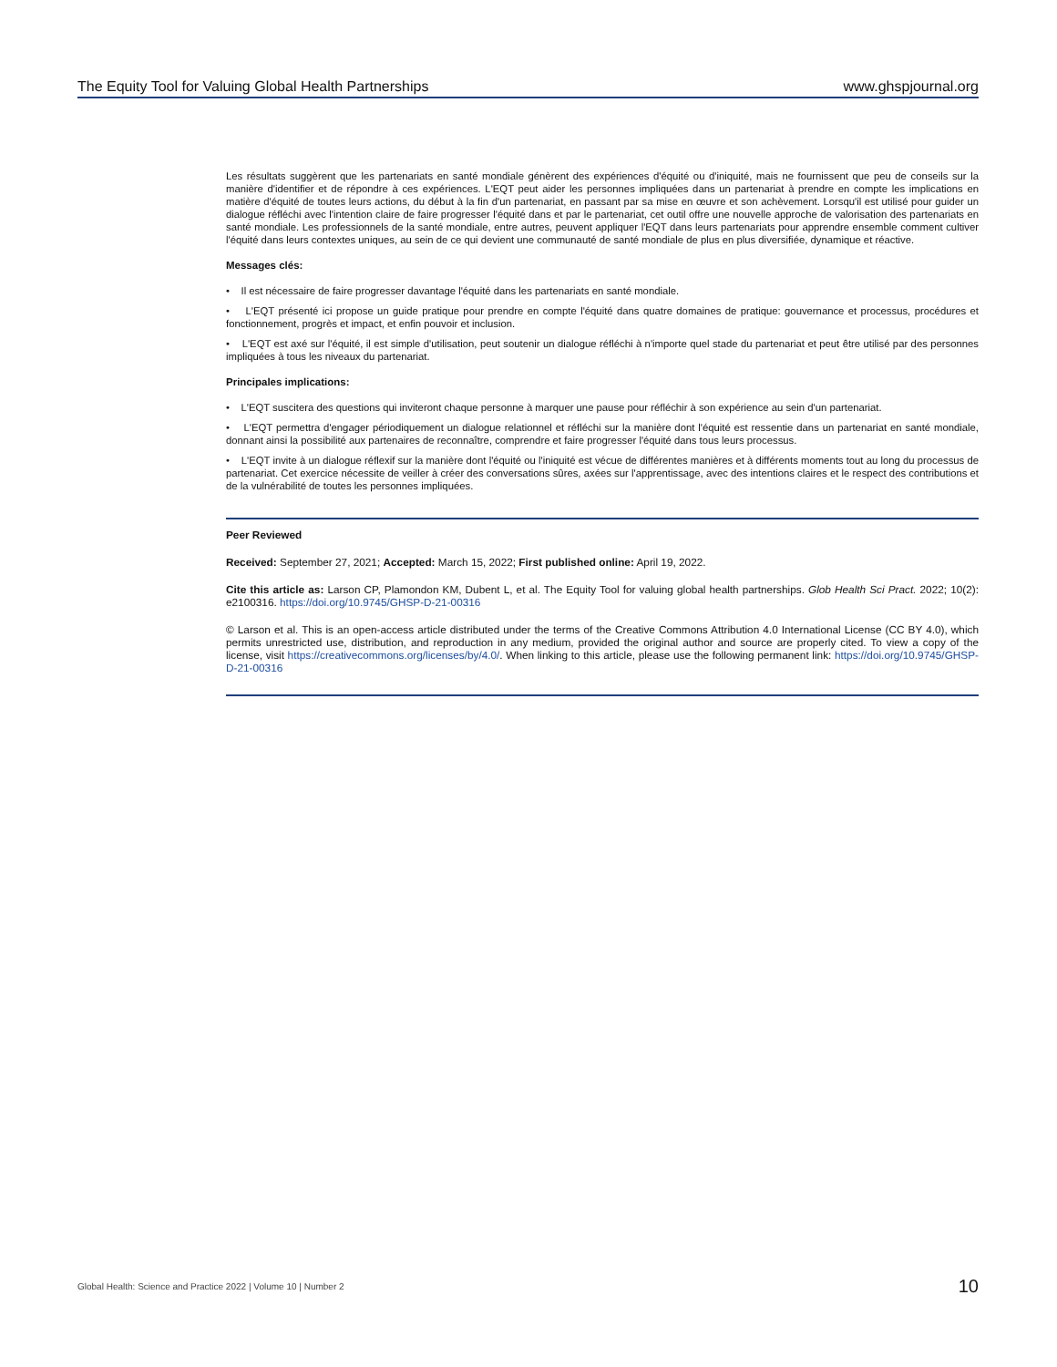The Equity Tool for Valuing Global Health Partnerships www.ghspjournal.org
Les résultats suggèrent que les partenariats en santé mondiale génèrent des expériences d'équité ou d'iniquité, mais ne fournissent que peu de conseils sur la manière d'identifier et de répondre à ces expériences. L'EQT peut aider les personnes impliquées dans un partenariat à prendre en compte les implications en matière d'équité de toutes leurs actions, du début à la fin d'un partenariat, en passant par sa mise en œuvre et son achèvement. Lorsqu'il est utilisé pour guider un dialogue réfléchi avec l'intention claire de faire progresser l'équité dans et par le partenariat, cet outil offre une nouvelle approche de valorisation des partenariats en santé mondiale. Les professionnels de la santé mondiale, entre autres, peuvent appliquer l'EQT dans leurs partenariats pour apprendre ensemble comment cultiver l'équité dans leurs contextes uniques, au sein de ce qui devient une communauté de santé mondiale de plus en plus diversifiée, dynamique et réactive.
Messages clés:
• Il est nécessaire de faire progresser davantage l'équité dans les partenariats en santé mondiale.
• L'EQT présenté ici propose un guide pratique pour prendre en compte l'équité dans quatre domaines de pratique: gouvernance et processus, procédures et fonctionnement, progrès et impact, et enfin pouvoir et inclusion.
• L'EQT est axé sur l'équité, il est simple d'utilisation, peut soutenir un dialogue réfléchi à n'importe quel stade du partenariat et peut être utilisé par des personnes impliquées à tous les niveaux du partenariat.
Principales implications:
• L'EQT suscitera des questions qui inviteront chaque personne à marquer une pause pour réfléchir à son expérience au sein d'un partenariat.
• L'EQT permettra d'engager périodiquement un dialogue relationnel et réfléchi sur la manière dont l'équité est ressentie dans un partenariat en santé mondiale, donnant ainsi la possibilité aux partenaires de reconnaître, comprendre et faire progresser l'équité dans tous leurs processus.
• L'EQT invite à un dialogue réflexif sur la manière dont l'équité ou l'iniquité est vécue de différentes manières et à différents moments tout au long du processus de partenariat. Cet exercice nécessite de veiller à créer des conversations sûres, axées sur l'apprentissage, avec des intentions claires et le respect des contributions et de la vulnérabilité de toutes les personnes impliquées.
Peer Reviewed
Received: September 27, 2021; Accepted: March 15, 2022; First published online: April 19, 2022.
Cite this article as: Larson CP, Plamondon KM, Dubent L, et al. The Equity Tool for valuing global health partnerships. Glob Health Sci Pract. 2022; 10(2): e2100316. https://doi.org/10.9745/GHSP-D-21-00316
© Larson et al. This is an open-access article distributed under the terms of the Creative Commons Attribution 4.0 International License (CC BY 4.0), which permits unrestricted use, distribution, and reproduction in any medium, provided the original author and source are properly cited. To view a copy of the license, visit https://creativecommons.org/licenses/by/4.0/. When linking to this article, please use the following permanent link: https://doi.org/10.9745/GHSP-D-21-00316
Global Health: Science and Practice 2022 | Volume 10 | Number 2 10